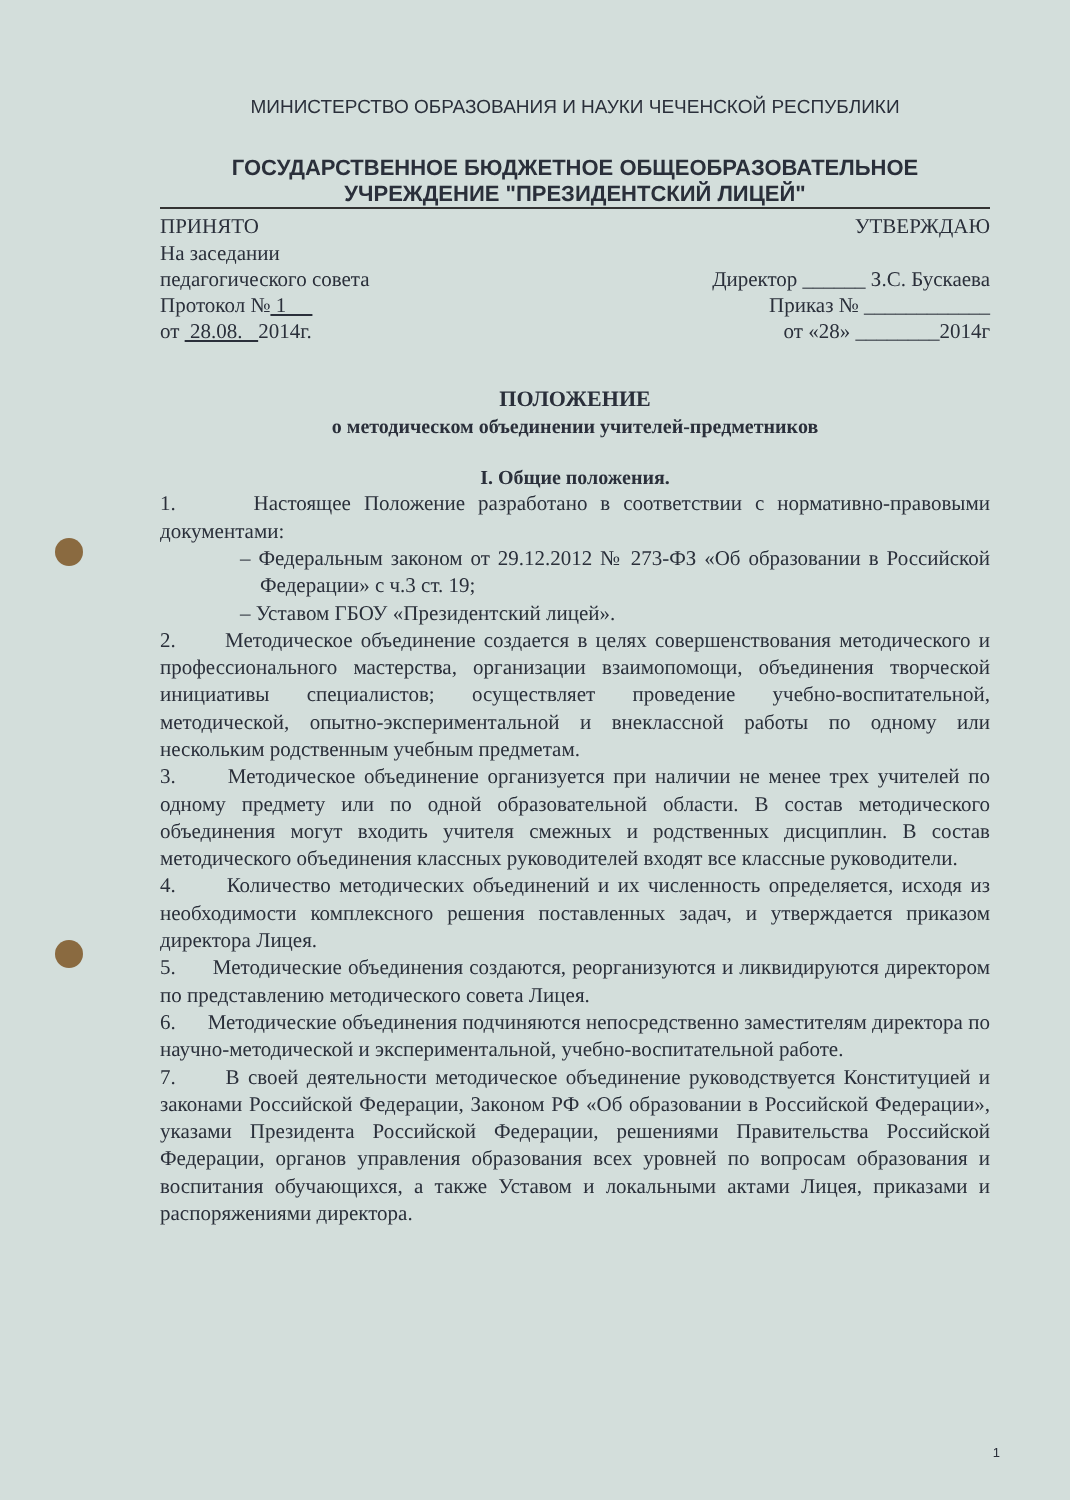МИНИСТЕРСТВО ОБРАЗОВАНИЯ И НАУКИ ЧЕЧЕНСКОЙ РЕСПУБЛИКИ
ГОСУДАРСТВЕННОЕ БЮДЖЕТНОЕ ОБЩЕОБРАЗОВАТЕЛЬНОЕ
УЧРЕЖДЕНИЕ "ПРЕЗИДЕНТСКИЙ ЛИЦЕЙ"
ПРИНЯТО
На заседании
педагогического совета
Протокол № 1
от 28.08. 2014г.
УТВЕРЖДАЮ
Директор ______ З.С. Бускаева
Приказ № ____________
от «28» ________2014г
ПОЛОЖЕНИЕ
о методическом объединении учителей-предметников
I. Общие положения.
1. Настоящее Положение разработано в соответствии с нормативно-правовыми документами:
– Федеральным законом от 29.12.2012 № 273-ФЗ «Об образовании в Российской Федерации» с ч.3 ст. 19;
– Уставом ГБОУ «Президентский лицей».
2. Методическое объединение создается в целях совершенствования методического и профессионального мастерства, организации взаимопомощи, объединения творческой инициативы специалистов; осуществляет проведение учебно-воспитательной, методической, опытно-экспериментальной и внеклассной работы по одному или нескольким родственным учебным предметам.
3. Методическое объединение организуется при наличии не менее трех учителей по одному предмету или по одной образовательной области. В состав методического объединения могут входить учителя смежных и родственных дисциплин. В состав методического объединения классных руководителей входят все классные руководители.
4. Количество методических объединений и их численность определяется, исходя из необходимости комплексного решения поставленных задач, и утверждается приказом директора Лицея.
5. Методические объединения создаются, реорганизуются и ликвидируются директором по представлению методического совета Лицея.
6. Методические объединения подчиняются непосредственно заместителям директора по научно-методической и экспериментальной, учебно-воспитательной работе.
7. В своей деятельности методическое объединение руководствуется Конституцией и законами Российской Федерации, Законом РФ «Об образовании в Российской Федерации», указами Президента Российской Федерации, решениями Правительства Российской Федерации, органов управления образования всех уровней по вопросам образования и воспитания обучающихся, а также Уставом и локальными актами Лицея, приказами и распоряжениями директора.
1